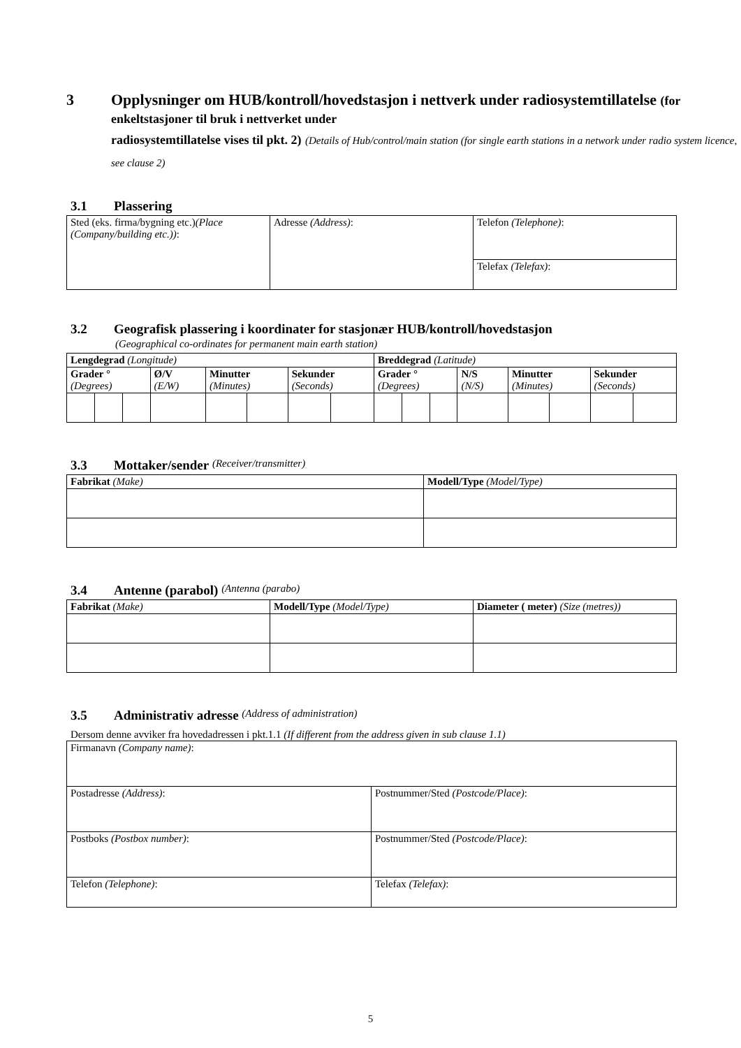3 Opplysninger om HUB/kontroll/hovedstasjon i nettverk under radiosystemtillatelse (for enkeltstasjoner til bruk i nettverket under
radiosystemtillatelse vises til pkt. 2) (Details of Hub/control/main station (for single earth stations in a network under radio system licence, see clause 2)
3.1 Plassering
| Sted (eks. firma/bygning etc.) (Place (Company/building etc.)) : | Adresse (Address) : | Telefon (Telephone) : |
| | | Telefax (Telefax) : |
3.2 Geografisk plassering i koordinater for stasjonær HUB/kontroll/hovedstasjon
(Geographical co-ordinates for permanent main earth station)
| Lengdegrad (Longitude) | | | | | | | | Breddegrad (Latitude) | | | | | | | |
| Grader ° (Degrees) | | | Ø/V (E/W) | Minutter (Minutes) | | Sekunder (Seconds) | | Grader ° (Degrees) | | | N/S (N/S) | Minutter (Minutes) | | Sekunder (Seconds) | |
3.3 Mottaker/sender (Receiver/transmitter)
| Fabrikat (Make) | Modell/Type (Model/Type) |
3.4 Antenne (parabol) (Antenna (parabo)
| Fabrikat (Make) | Modell/Type (Model/Type) | Diameter ( meter) (Size (metres)) |
3.5 Administrativ adresse (Address of administration)
Dersom denne avviker fra hovedadressen i pkt.1.1 (If different from the address given in sub clause 1.1)
| Firmanavn (Company name) : | |
| Postadresse (Address) : | Postnummer/Sted (Postcode/Place) : |
| Postboks (Postbox number) : | Postnummer/Sted (Postcode/Place) : |
| Telefon (Telephone) : | Telefax (Telefax) : |
5